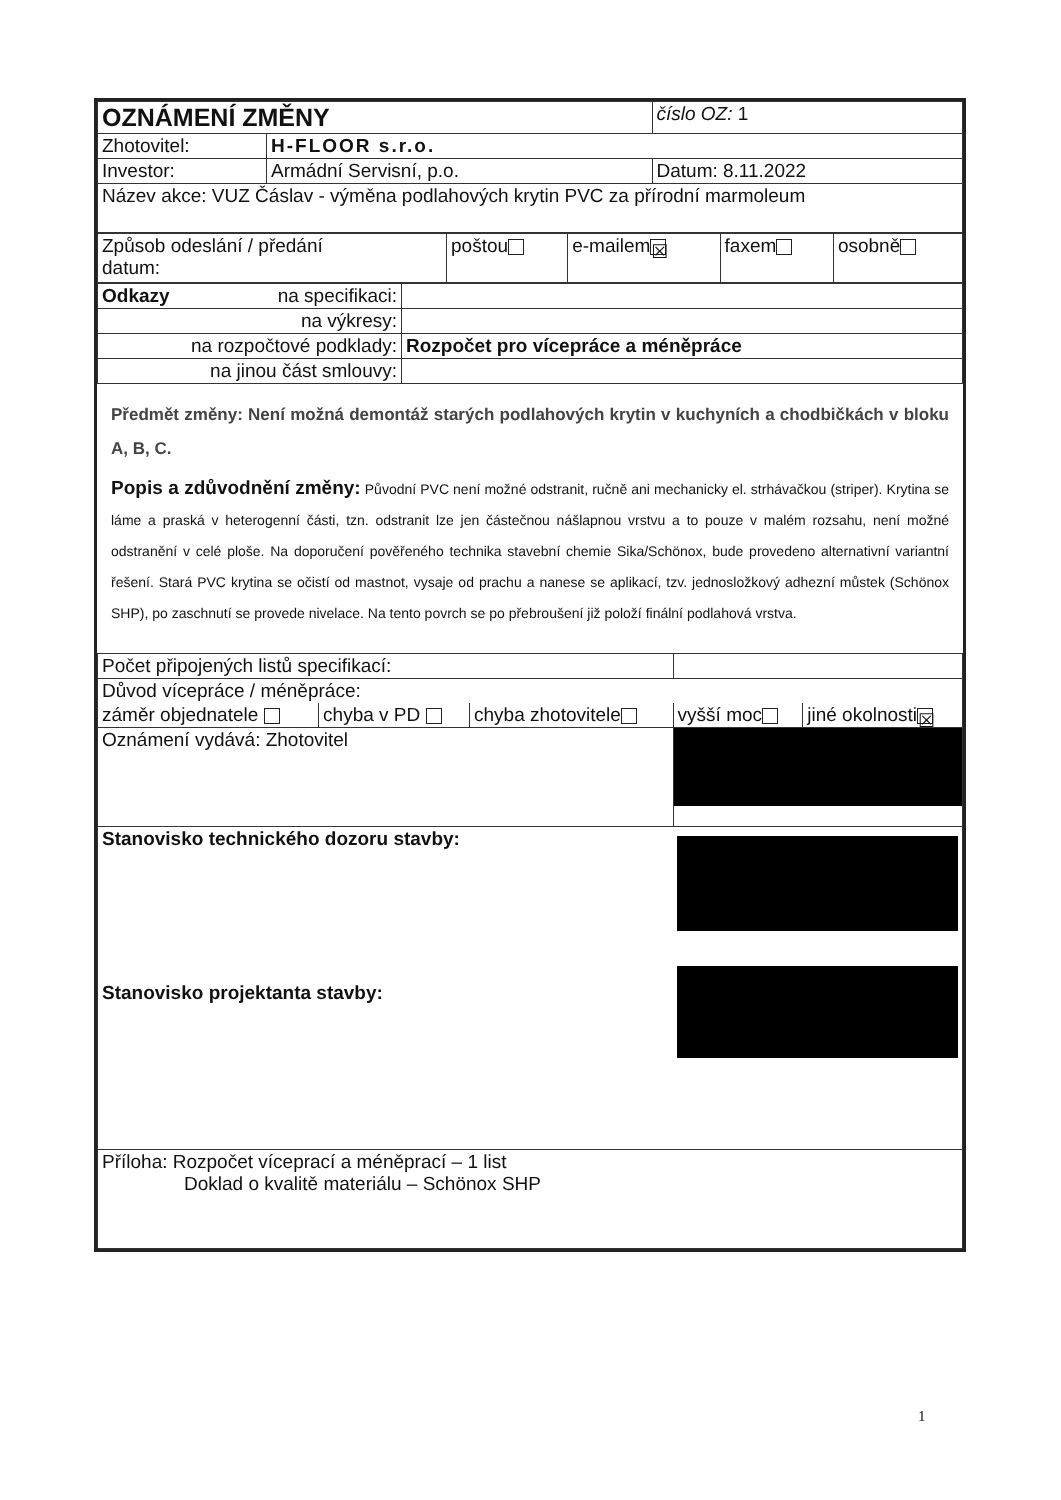| OZNÁMENÍ ZMĚNY | | číslo OZ: 1 |
| Zhotovitel: | H-FLOOR s.r.o. | |
| Investor: | Armádní Servisní, p.o. | Datum: 8.11.2022 |
| Název akce: VUZ Čáslav - výměna podlahových krytin PVC za přírodní marmoleum | | |
| Způsob odeslání / předání datum: | poštou | e-mailem ☒ | faxem | osobně |
| Odkazy na specifikaci: | |
| na výkresy: | |
| na rozpočtové podklady: | Rozpočet pro vícepráce a méněpráce |
| na jinou část smlouvy: | |
Předmět změny: Není možná demontáž starých podlahových krytin v kuchyních a chodbičkách v bloku A, B, C.
Popis a zdůvodnění změny: Původní PVC není možné odstranit, ručně ani mechanicky el. strhávačkou (striper). Krytina se láme a praská v heterogenní části, tzn. odstranit lze jen částečnou nášlapnou vrstvu a to pouze v malém rozsahu, není možné odstranění v celé ploše. Na doporučení pověřeného technika stavební chemie Sika/Schönox, bude provedeno alternativní variantní řešení. Stará PVC krytina se očistí od mastnot, vysaje od prachu a nanese se aplikací, tzv. jednosložkový adhezní můstek (Schönox SHP), po zaschnutí se provede nivelace. Na tento povrch se po přebroušení již položí finální podlahová vrstva.
| Počet připojených listů specifikací: | | | | |
| Důvod vícepráce / méněpráce: | | | | |
| záměr objednatele | chyba v PD | chyba zhotovitele | vyšší moc | jiné okolnosti ☒ |
| Oznámení vydává: Zhotovitel | | | | |
| Stanovisko technického dozoru stavby: Stanovisko projektanta stavby: | | | | |
| Příloha: Rozpočet víceprací a méněprací – 1 list Doklad o kvalitě materiálu – Schönox SHP | | | | |
1